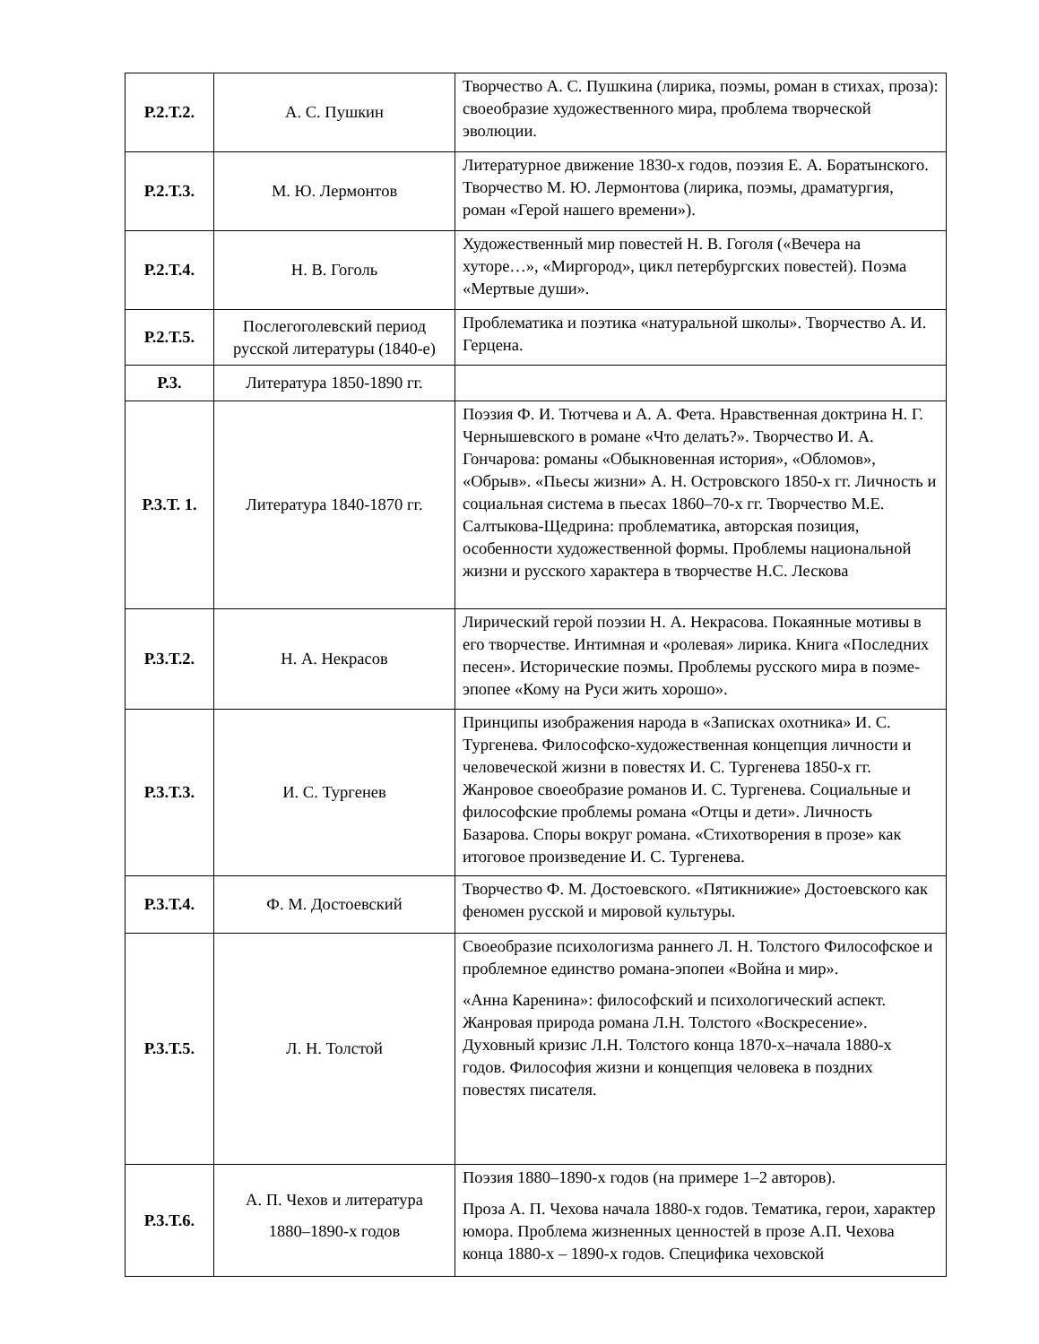| Р.2.Т.2. | А. С. Пушкин | Творчество А. С. Пушкина (лирика, поэмы, роман в стихах, проза): своеобразие художественного мира, проблема творческой эволюции. |
| Р.2.Т.3. | М. Ю. Лермонтов | Литературное движение 1830-х годов, поэзия Е. А. Боратынского. Творчество М. Ю. Лермонтова (лирика, поэмы, драматургия, роман «Герой нашего времени»). |
| Р.2.Т.4. | Н. В. Гоголь | Художественный мир повестей Н. В. Гоголя («Вечера на хуторе…», «Миргород», цикл петербургских повестей). Поэма «Мертвые души». |
| Р.2.Т.5. | Послегоголевский период русской литературы (1840-е) | Проблематика и поэтика «натуральной школы». Творчество А. И. Герцена. |
| Р.3. | Литература 1850-1890 гг. | |
| Р.3.Т. 1. | Литература 1840-1870 гг. | Поэзия Ф. И. Тютчева и А. А. Фета. Нравственная доктрина Н. Г. Чернышевского в романе «Что делать?». Творчество И. А. Гончарова: романы «Обыкновенная история», «Обломов», «Обрыв». «Пьесы жизни» А. Н. Островского 1850-х гг. Личность и социальная система в пьесах 1860–70-х гг. Творчество М.Е. Салтыкова-Щедрина: проблематика, авторская позиция, особенности художественной формы. Проблемы национальной жизни и русского характера в творчестве Н.С. Лескова |
| Р.3.Т.2. | Н. А. Некрасов | Лирический герой поэзии Н. А. Некрасова. Покаянные мотивы в его творчестве. Интимная и «ролевая» лирика. Книга «Последних песен». Исторические поэмы. Проблемы русского мира в поэме-эпопее «Кому на Руси жить хорошо». |
| Р.3.Т.3. | И. С. Тургенев | Принципы изображения народа в «Записках охотника» И. С. Тургенева. Философско-художественная концепция личности и человеческой жизни в повестях И. С. Тургенева 1850-х гг. Жанровое своеобразие романов И. С. Тургенева. Социальные и философские проблемы романа «Отцы и дети». Личность Базарова. Споры вокруг романа. «Стихотворения в прозе» как итоговое произведение И. С. Тургенева. |
| Р.3.Т.4. | Ф. М. Достоевский | Творчество Ф. М. Достоевского. «Пятикнижие» Достоевского как феномен русской и мировой культуры. |
| Р.3.Т.5. | Л. Н. Толстой | Своеобразие психологизма раннего Л. Н. Толстого Философское и проблемное единство романа-эпопеи «Война и мир». «Анна Каренина»: философский и психологический аспект. Жанровая природа романа Л.Н. Толстого «Воскресение». Духовный кризис Л.Н. Толстого конца 1870-х–начала 1880-х годов. Философия жизни и концепция человека в поздних повестях писателя. |
| Р.3.Т.6. | А. П. Чехов и литература 1880–1890-х годов | Поэзия 1880–1890-х годов (на примере 1–2 авторов). Проза А. П. Чехова начала 1880-х годов. Тематика, герои, характер юмора. Проблема жизненных ценностей в прозе А.П. Чехова конца 1880-х – 1890-х годов. Специфика чеховской |